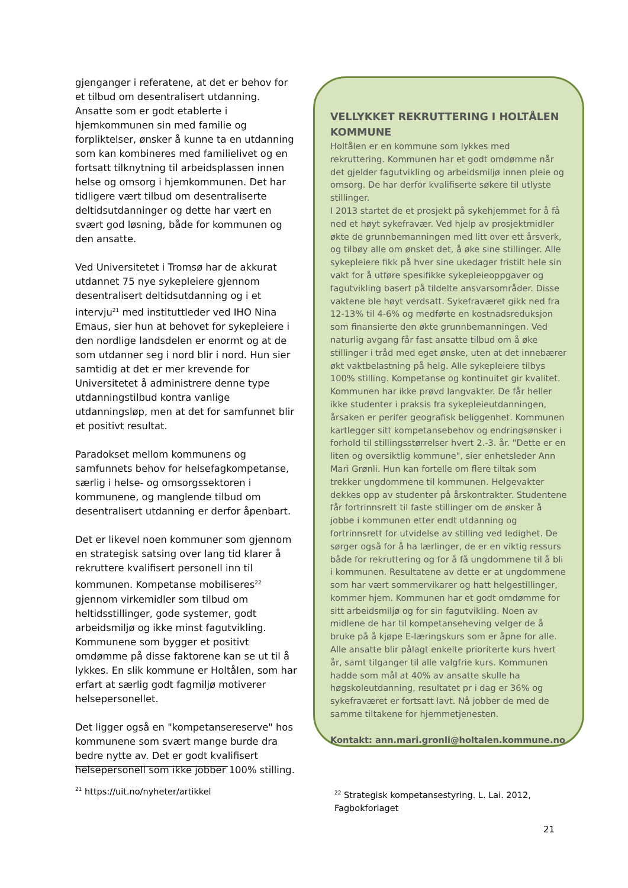gjenganger i referatene, at det er behov for et tilbud om desentralisert utdanning. Ansatte som er godt etablerte i hjemkommunen sin med familie og forpliktelser, ønsker å kunne ta en utdanning som kan kombineres med familielivet og en fortsatt tilknytning til arbeidsplassen innen helse og omsorg i hjemkommunen. Det har tidligere vært tilbud om desentraliserte deltidsutdanninger og dette har vært en svært god løsning, både for kommunen og den ansatte.
Ved Universitetet i Tromsø har de akkurat utdannet 75 nye sykepleiere gjennom desentralisert deltidsutdanning og i et intervju<sup>21</sup> med instituttleder ved IHO Nina Emaus, sier hun at behovet for sykepleiere i den nordlige landsdelen er enormt og at de som utdanner seg i nord blir i nord. Hun sier samtidig at det er mer krevende for Universitetet å administrere denne type utdanningstilbud kontra vanlige utdanningsløp, men at det for samfunnet blir et positivt resultat.
Paradokset mellom kommunens og samfunnets behov for helsefagkompetanse, særlig i helse- og omsorgssektoren i kommunene, og manglende tilbud om desentralisert utdanning er derfor åpenbart.
Det er likevel noen kommuner som gjennom en strategisk satsing over lang tid klarer å rekruttere kvalifisert personell inn til kommunen. Kompetanse mobiliseres<sup>22</sup> gjennom virkemidler som tilbud om heltidsstillinger, gode systemer, godt arbeidsmiljø og ikke minst fagutvikling. Kommunene som bygger et positivt omdømme på disse faktorene kan se ut til å lykkes. En slik kommune er Holtålen, som har erfart at særlig godt fagmiljø motiverer helsepersonellet.
Det ligger også en "kompetansereserve" hos kommunene som svært mange burde dra bedre nytte av. Det er godt kvalifisert helsepersonell som ikke jobber 100% stilling.
VELLYKKET REKRUTTERING I HOLTÅLEN KOMMUNE
Holtålen er en kommune som lykkes med rekruttering. Kommunen har et godt omdømme når det gjelder fagutvikling og arbeidsmiljø innen pleie og omsorg. De har derfor kvalifiserte søkere til utlyste stillinger.
I 2013 startet de et prosjekt på sykehjemmet for å få ned et høyt sykefravær. Ved hjelp av prosjektmidler økte de grunnbemanningen med litt over ett årsverk, og tilbøy alle om ønsket det, å øke sine stillinger. Alle sykepleiere fikk på hver sine ukedager fristilt hele sin vakt for å utføre spesifikke sykepleieoppgaver og fagutvikling basert på tildelte ansvarsområder. Disse vaktene ble høyt verdsatt. Sykefraværet gikk ned fra 12-13% til 4-6% og medførte en kostnadsreduksjon som finansierte den økte grunnbemanningen. Ved naturlig avgang får fast ansatte tilbud om å øke stillinger i tråd med eget ønske, uten at det innebærer økt vaktbelastning på helg. Alle sykepleiere tilbys 100% stilling. Kompetanse og kontinuitet gir kvalitet. Kommunen har ikke prøvd langvakter. De får heller ikke studenter i praksis fra sykepleieutdanningen, årsaken er perifer geografisk beliggenhet. Kommunen kartlegger sitt kompetansebehov og endringsønsker i forhold til stillingsstørrelser hvert 2.-3. år. "Dette er en liten og oversiktlig kommune", sier enhetsleder Ann Mari Grønli. Hun kan fortelle om flere tiltak som trekker ungdommene til kommunen. Helgevakter dekkes opp av studenter på årskontrakter. Studentene får fortrinnsrett til faste stillinger om de ønsker å jobbe i kommunen etter endt utdanning og fortrinnsrett for utvidelse av stilling ved ledighet. De sørger også for å ha lærlinger, de er en viktig ressurs både for rekruttering og for å få ungdommene til å bli i kommunen. Resultatene av dette er at ungdommene som har vært sommervikarer og hatt helgestillinger, kommer hjem. Kommunen har et godt omdømme for sitt arbeidsmiljø og for sin fagutvikling. Noen av midlene de har til kompetanseheving velger de å bruke på å kjøpe E-læringskurs som er åpne for alle. Alle ansatte blir pålagt enkelte prioriterte kurs hvert år, samt tilganger til alle valgfrie kurs. Kommunen hadde som mål at 40% av ansatte skulle ha høgskoleutdanning, resultatet pr i dag er 36% og sykefraværet er fortsatt lavt. Nå jobber de med de samme tiltakene for hjemmetjenesten.
Kontakt: ann.mari.gronli@holtalen.kommune.no
<sup>21</sup> https://uit.no/nyheter/artikkel
<sup>22</sup> Strategisk kompetansestyring. L. Lai. 2012, Fagbokforlaget
21